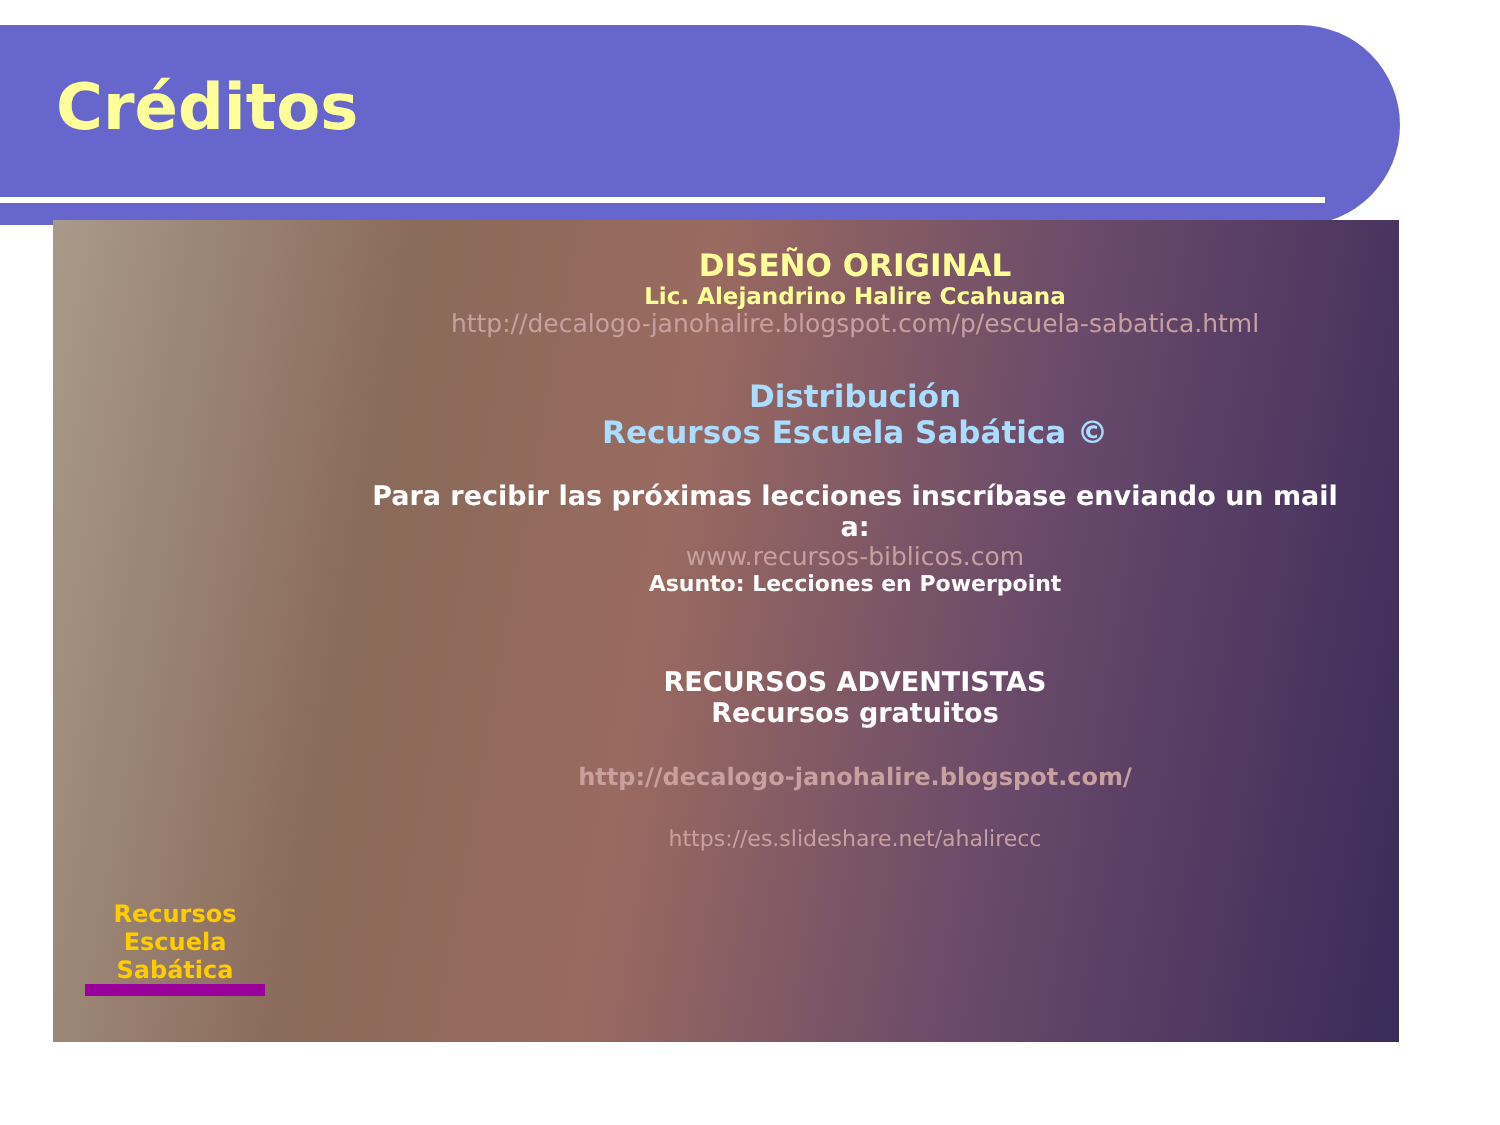Créditos
Recursos
Escuela Sabática
DISEÑO ORIGINAL
Lic. Alejandrino Halire Ccahuana
http://decalogo-janohalire.blogspot.com/p/escuela-sabatica.html
Distribución
Recursos Escuela Sabática ©
Para recibir las próximas lecciones inscríbase enviando un mail a:
www.recursos-biblicos.com
Asunto: Lecciones en Powerpoint
RECURSOS ADVENTISTAS
Recursos gratuitos
http://decalogo-janohalire.blogspot.com/
https://es.slideshare.net/ahalirecc